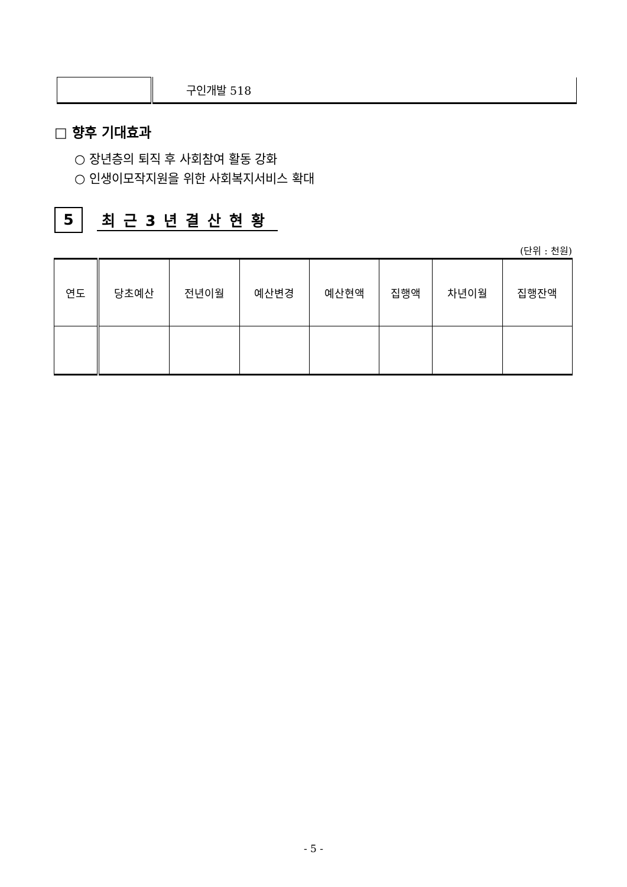| | 구인개발 518 |
□ 향후 기대효과
○ 장년층의 퇴직 후 사회참여 활동 강화
○ 인생이모작지원을 위한 사회복지서비스 확대
5
최근3년결산현황
(단위 : 천원)
| 연도 | 당초예산 | 전년이월 | 예산변경 | 예산현액 | 집행액 | 차년이월 | 집행잔액 |
| --- | --- | --- | --- | --- | --- | --- | --- |
- 5 -